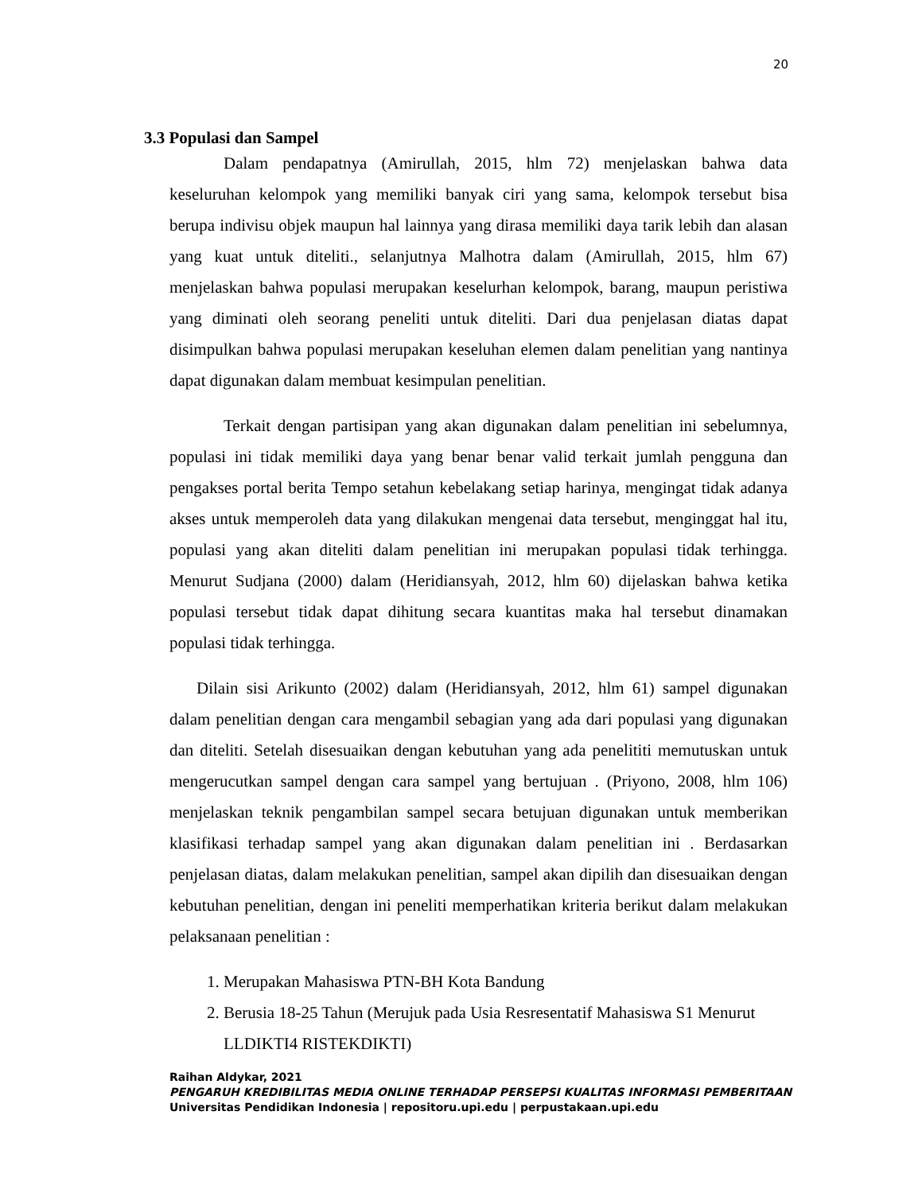20
3.3 Populasi dan Sampel
Dalam pendapatnya (Amirullah, 2015, hlm 72) menjelaskan bahwa data keseluruhan kelompok yang memiliki banyak ciri yang sama, kelompok tersebut bisa berupa indivisu objek maupun hal lainnya yang dirasa memiliki daya tarik lebih dan alasan yang kuat untuk diteliti., selanjutnya Malhotra dalam (Amirullah, 2015, hlm 67) menjelaskan bahwa populasi merupakan keselurhan kelompok, barang, maupun peristiwa yang diminati oleh seorang peneliti untuk diteliti. Dari dua penjelasan diatas dapat disimpulkan bahwa populasi merupakan keseluhan elemen dalam penelitian yang nantinya dapat digunakan dalam membuat kesimpulan penelitian.
Terkait dengan partisipan yang akan digunakan dalam penelitian ini sebelumnya, populasi ini tidak memiliki daya yang benar benar valid terkait jumlah pengguna dan pengakses portal berita Tempo setahun kebelakang setiap harinya, mengingat tidak adanya akses untuk memperoleh data yang dilakukan mengenai data tersebut, menginggat hal itu, populasi yang akan diteliti dalam penelitian ini merupakan populasi tidak terhingga. Menurut Sudjana (2000) dalam (Heridiansyah, 2012, hlm 60) dijelaskan bahwa ketika populasi tersebut tidak dapat dihitung secara kuantitas maka hal tersebut dinamakan populasi tidak terhingga.
Dilain sisi Arikunto (2002) dalam (Heridiansyah, 2012, hlm 61) sampel digunakan dalam penelitian dengan cara mengambil sebagian yang ada dari populasi yang digunakan dan diteliti. Setelah disesuaikan dengan kebutuhan yang ada penelititi memutuskan untuk mengerucutkan sampel dengan cara sampel yang bertujuan . (Priyono, 2008, hlm 106) menjelaskan teknik pengambilan sampel secara betujuan digunakan untuk memberikan klasifikasi terhadap sampel yang akan digunakan dalam penelitian ini . Berdasarkan penjelasan diatas, dalam melakukan penelitian, sampel akan dipilih dan disesuaikan dengan kebutuhan penelitian, dengan ini peneliti memperhatikan kriteria berikut dalam melakukan pelaksanaan penelitian :
1. Merupakan Mahasiswa PTN-BH Kota Bandung
2. Berusia 18-25 Tahun (Merujuk pada Usia Resresentatif Mahasiswa S1 Menurut LLDIKTI4 RISTEKDIKTI)
Raihan Aldykar, 2021
PENGARUH KREDIBILITAS MEDIA ONLINE TERHADAP PERSEPSI KUALITAS INFORMASI PEMBERITAAN
Universitas Pendidikan Indonesia | repositoru.upi.edu | perpustakaan.upi.edu